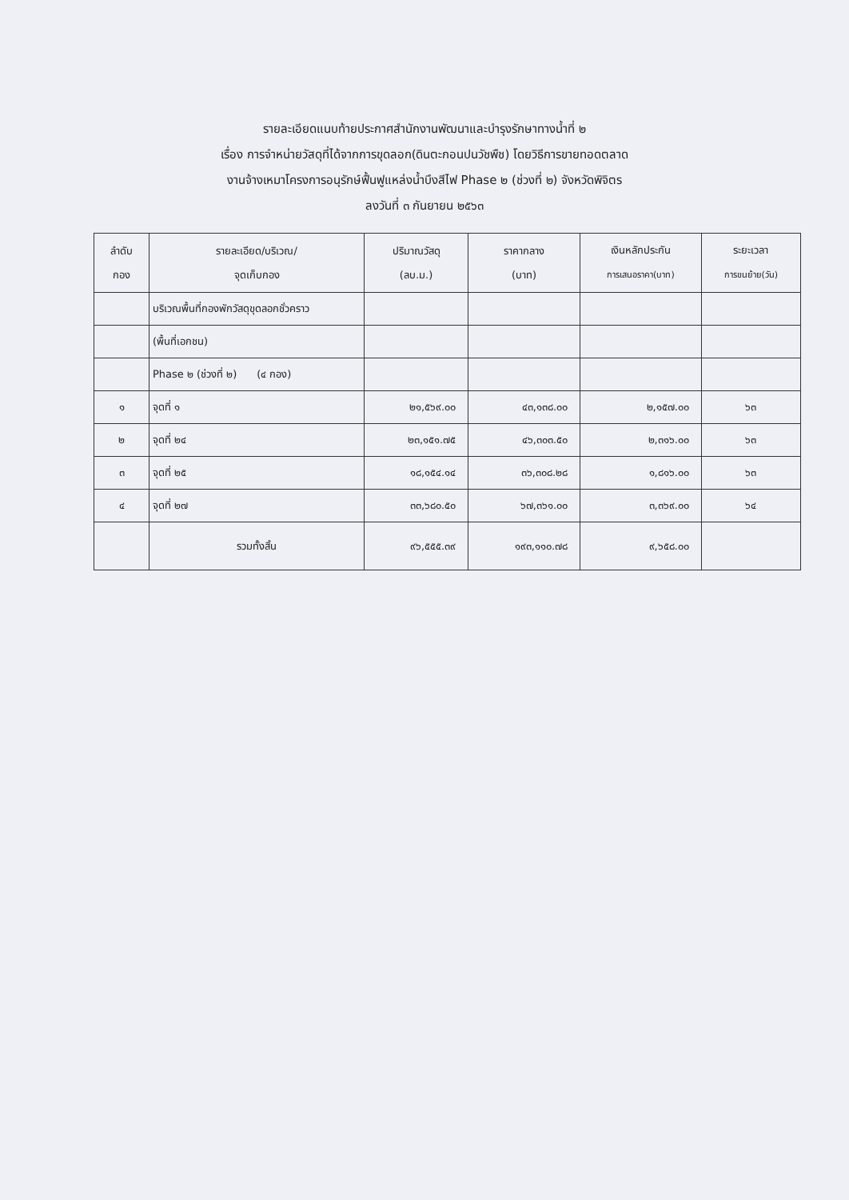รายละเอียดแนบท้ายประกาศสำนักงานพัฒนาและบำรุงรักษาทางน้ำที่ ๒
เรื่อง การจำหน่ายวัสดุที่ได้จากการขุดลอก(ดินตะกอนปนวัชพืช) โดยวิธีการขายทอดตลาด
งานจ้างเหมาโครงการอนุรักษ์ฟื้นฟูแหล่งน้ำบึงสีไฟ Phase ๒ (ช่วงที่ ๒) จังหวัดพิจิตร
ลงวันที่ ๓ กันยายน ๒๕๖๓
| ลำดับ กอง | รายละเอียด/บริเวณ/ จุดเก็บกอง | ปริมาณวัสดุ (ลบ.ม.) | ราคากลาง (บาท) | เงินหลักประกัน การเสนอราคา(บาท) | ระยะเวลา การขนย้าย(วัน) |
| --- | --- | --- | --- | --- | --- |
| | บริเวณพื้นที่กองพักวัสดุขุดลอกชั่วคราว | | | | |
| | (พื้นที่เอกชน) | | | | |
| | Phase ๒ (ช่วงที่ ๒) (๔ กอง) | | | | |
| ๑ | จุดที่ ๑ | ๒๑,๕๖๙.๐๐ | ๔๓,๑๓๘.๐๐ | ๒,๑๕๗.๐๐ | ๖๓ |
| ๒ | จุดที่ ๒๔ | ๒๓,๑๕๑.๗๕ | ๔๖,๓๐๓.๕๐ | ๒,๓๑๖.๐๐ | ๖๓ |
| ๓ | จุดที่ ๒๕ | ๑๘,๑๕๔.๑๔ | ๓๖,๓๐๘.๒๘ | ๑,๘๑๖.๐๐ | ๖๓ |
| ๔ | จุดที่ ๒๗ | ๓๓,๖๘๐.๕๐ | ๖๗,๓๖๑.๐๐ | ๓,๓๖๙.๐๐ | ๖๔ |
| | รวมทั้งสิ้น | ๙๖,๕๕๕.๓๙ | ๑๙๓,๑๑๐.๗๘ | ๙,๖๕๘.๐๐ | |